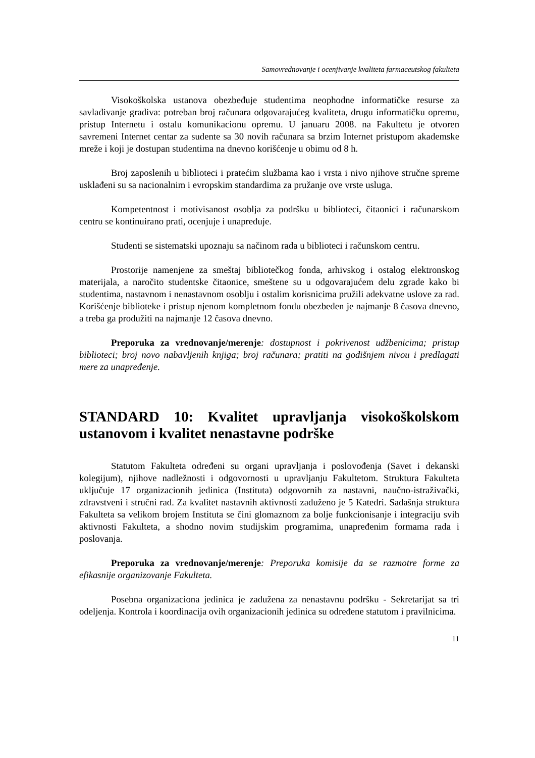Samovrednovanje i ocenjivanje kvaliteta farmaceutskog fakulteta
Visokoškolska ustanova obezbeđuje studentima neophodne informatičke resurse za savlađivanje gradiva: potreban broj računara odgovarajućeg kvaliteta, drugu informatičku opremu, pristup Internetu i ostalu komunikacionu opremu. U januaru 2008. na Fakultetu je otvoren savremeni Internet centar za sudente sa 30 novih računara sa brzim Internet pristupom akademske mreže i koji je dostupan studentima na dnevno korišćenje u obimu od 8 h.
Broj zaposlenih u biblioteci i pratećim službama kao i vrsta i nivo njihove stručne spreme usklađeni su sa nacionalnim i evropskim standardima za pružanje ove vrste usluga.
Kompetentnost i motivisanost osoblja za podršku u biblioteci, čitaonici i računarskom centru se kontinuirano prati, ocenjuje i unapređuje.
Studenti se sistematski upoznaju sa načinom rada u biblioteci i računskom centru.
Prostorije namenjene za smeštaj bibliotečkog fonda, arhivskog i ostalog elektronskog materijala, a naročito studentske čitaonice, smeštene su u odgovarajućem delu zgrade kako bi studentima, nastavnom i nenastavnom osoblju i ostalim korisnicima pružili adekvatne uslove za rad. Korišćenje biblioteke i pristup njenom kompletnom fondu obezbeđen je najmanje 8 časova dnevno, a treba ga produžiti na najmanje 12 časova dnevno.
Preporuka za vrednovanje/merenje: dostupnost i pokrivenost udžbenicima; pristup biblioteci; broj novo nabavljenih knjiga; broj računara; pratiti na godišnjem nivou i predlagati mere za unapređenje.
STANDARD 10: Kvalitet upravljanja visokoškolskom ustanovom i kvalitet nenastavne podrške
Statutom Fakulteta određeni su organi upravljanja i poslovođenja (Savet i dekanski kolegijum), njihove nadležnosti i odgovornosti u upravljanju Fakultetom. Struktura Fakulteta uključuje 17 organizacionih jedinica (Instituta) odgovornih za nastavni, naučno-istraživački, zdravstveni i stručni rad. Za kvalitet nastavnih aktivnosti zaduženo je 5 Katedri. Sadašnja struktura Fakulteta sa velikom brojem Instituta se čini glomaznom za bolje funkcionisanje i integraciju svih aktivnosti Fakulteta, a shodno novim studijskim programima, unapređenim formama rada i poslovanja.
Preporuka za vrednovanje/merenje: Preporuka komisije da se razmotre forme za efikasnije organizovanje Fakulteta.
Posebna organizaciona jedinica je zadužena za nenastavnu podršku - Sekretarijat sa tri odeljenja. Kontrola i koordinacija ovih organizacionih jedinica su određene statutom i pravilnicima.
11